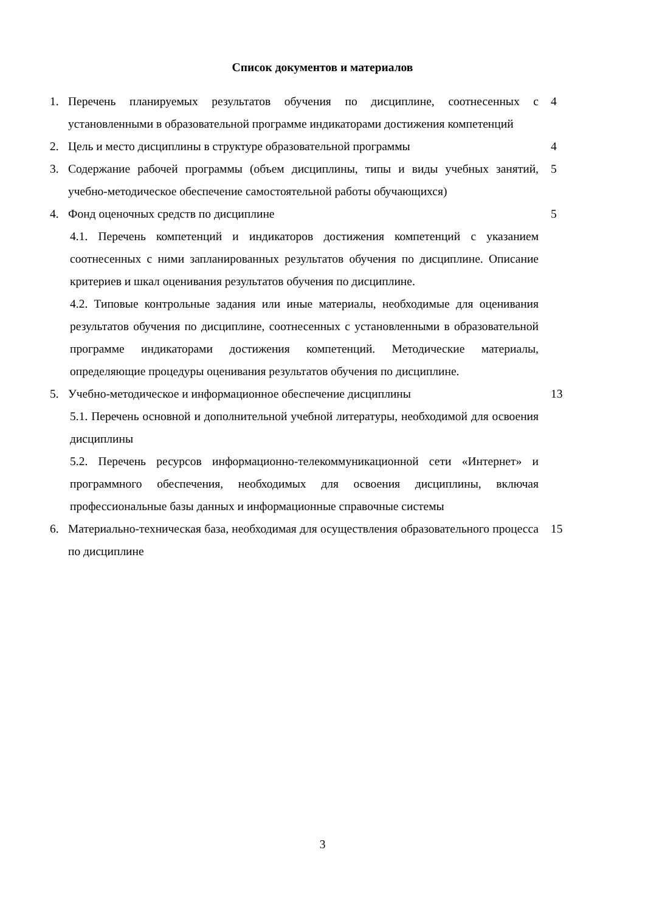Список документов и материалов
1. Перечень планируемых результатов обучения по дисциплине, соотнесенных с установленными в образовательной программе индикаторами достижения компетенций 4
2. Цель и место дисциплины в структуре образовательной программы 4
3. Содержание рабочей программы (объем дисциплины, типы и виды учебных занятий, учебно-методическое обеспечение самостоятельной работы обучающихся) 5
4. Фонд оценочных средств по дисциплине 5
4.1. Перечень компетенций и индикаторов достижения компетенций с указанием соотнесенных с ними запланированных результатов обучения по дисциплине. Описание критериев и шкал оценивания результатов обучения по дисциплине.
4.2. Типовые контрольные задания или иные материалы, необходимые для оценивания результатов обучения по дисциплине, соотнесенных с установленными в образовательной программе индикаторами достижения компетенций. Методические материалы, определяющие процедуры оценивания результатов обучения по дисциплине.
5. Учебно-методическое и информационное обеспечение дисциплины 13
5.1. Перечень основной и дополнительной учебной литературы, необходимой для освоения дисциплины
5.2. Перечень ресурсов информационно-телекоммуникационной сети «Интернет» и программного обеспечения, необходимых для освоения дисциплины, включая профессиональные базы данных и информационные справочные системы
6. Материально-техническая база, необходимая для осуществления образовательного процесса по дисциплине 15
3